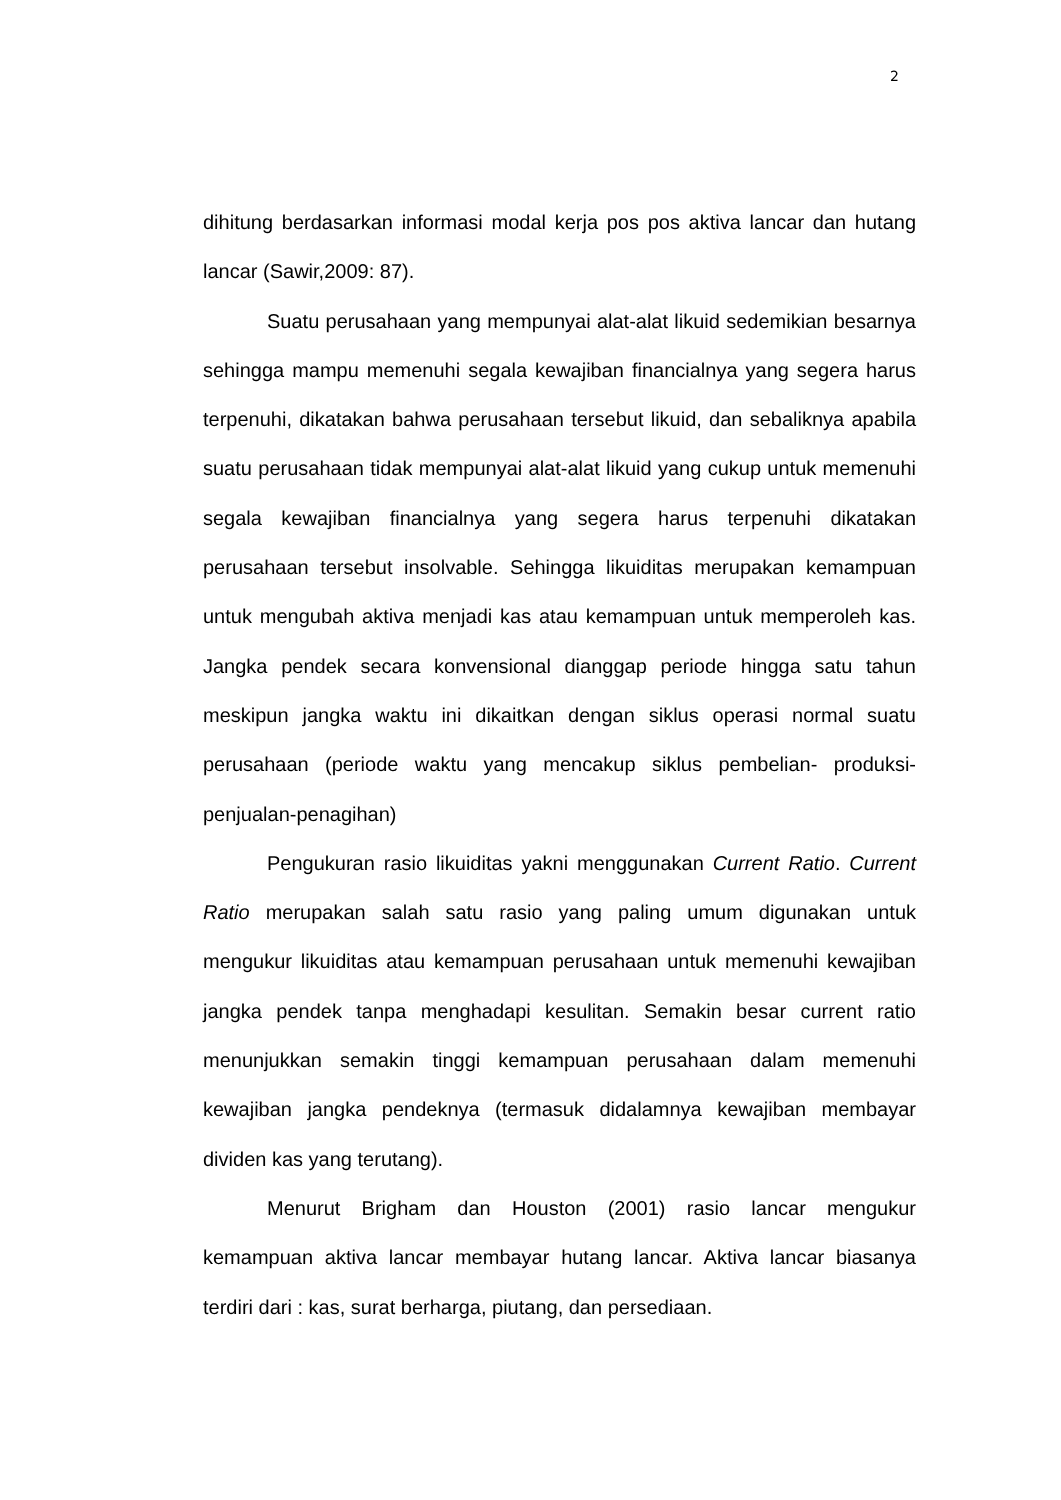2
dihitung berdasarkan informasi modal kerja pos pos aktiva lancar dan hutang lancar (Sawir,2009: 87).
Suatu perusahaan yang mempunyai alat-alat likuid sedemikian besarnya sehingga mampu memenuhi segala kewajiban financialnya yang segera harus terpenuhi, dikatakan bahwa perusahaan tersebut likuid, dan sebaliknya apabila suatu perusahaan tidak mempunyai alat-alat likuid yang cukup untuk memenuhi segala kewajiban financialnya yang segera harus terpenuhi dikatakan perusahaan tersebut insolvable. Sehingga likuiditas merupakan kemampuan untuk mengubah aktiva menjadi kas atau kemampuan untuk memperoleh kas. Jangka pendek secara konvensional dianggap periode hingga satu tahun meskipun jangka waktu ini dikaitkan dengan siklus operasi normal suatu perusahaan (periode waktu yang mencakup siklus pembelian- produksi-penjualan-penagihan)
Pengukuran rasio likuiditas yakni menggunakan Current Ratio. Current Ratio merupakan salah satu rasio yang paling umum digunakan untuk mengukur likuiditas atau kemampuan perusahaan untuk memenuhi kewajiban jangka pendek tanpa menghadapi kesulitan. Semakin besar current ratio menunjukkan semakin tinggi kemampuan perusahaan dalam memenuhi kewajiban jangka pendeknya (termasuk didalamnya kewajiban membayar dividen kas yang terutang).
Menurut Brigham dan Houston (2001) rasio lancar mengukur kemampuan aktiva lancar membayar hutang lancar. Aktiva lancar biasanya terdiri dari : kas, surat berharga, piutang, dan persediaan.